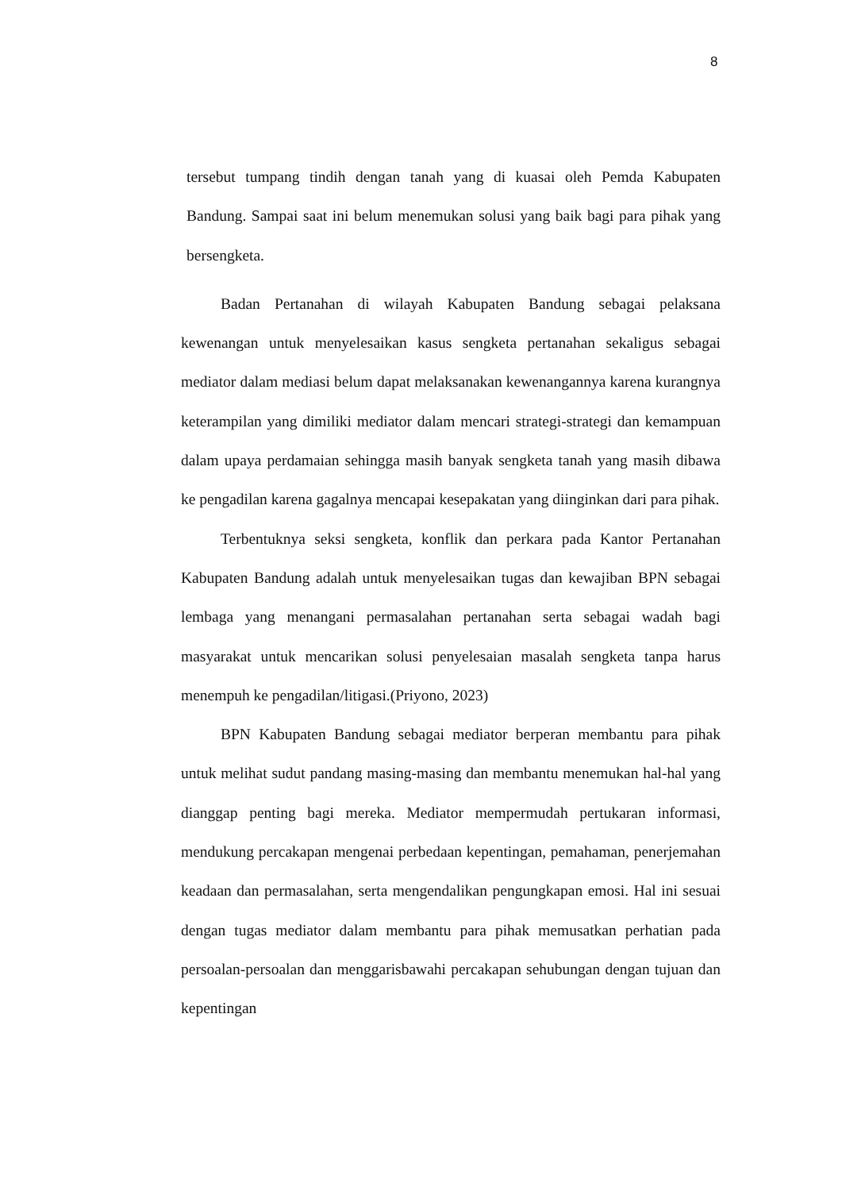8
tersebut tumpang tindih dengan tanah yang di kuasai oleh Pemda Kabupaten Bandung. Sampai saat ini belum menemukan solusi yang baik bagi para pihak yang bersengketa.
Badan Pertanahan di wilayah Kabupaten Bandung sebagai pelaksana kewenangan untuk menyelesaikan kasus sengketa pertanahan sekaligus sebagai mediator dalam mediasi belum dapat melaksanakan kewenangannya karena kurangnya keterampilan yang dimiliki mediator dalam mencari strategi-strategi dan kemampuan dalam upaya perdamaian sehingga masih banyak sengketa tanah yang masih dibawa ke pengadilan karena gagalnya mencapai kesepakatan yang diinginkan dari para pihak.
Terbentuknya seksi sengketa, konflik dan perkara pada Kantor Pertanahan Kabupaten Bandung adalah untuk menyelesaikan tugas dan kewajiban BPN sebagai lembaga yang menangani permasalahan pertanahan serta sebagai wadah bagi masyarakat untuk mencarikan solusi penyelesaian masalah sengketa tanpa harus menempuh ke pengadilan/litigasi.(Priyono, 2023)
BPN Kabupaten Bandung sebagai mediator berperan membantu para pihak untuk melihat sudut pandang masing-masing dan membantu menemukan hal-hal yang dianggap penting bagi mereka. Mediator mempermudah pertukaran informasi, mendukung percakapan mengenai perbedaan kepentingan, pemahaman, penerjemahan keadaan dan permasalahan, serta mengendalikan pengungkapan emosi. Hal ini sesuai dengan tugas mediator dalam membantu para pihak memusatkan perhatian pada persoalan-persoalan dan menggarisbawahi percakapan sehubungan dengan tujuan dan kepentingan